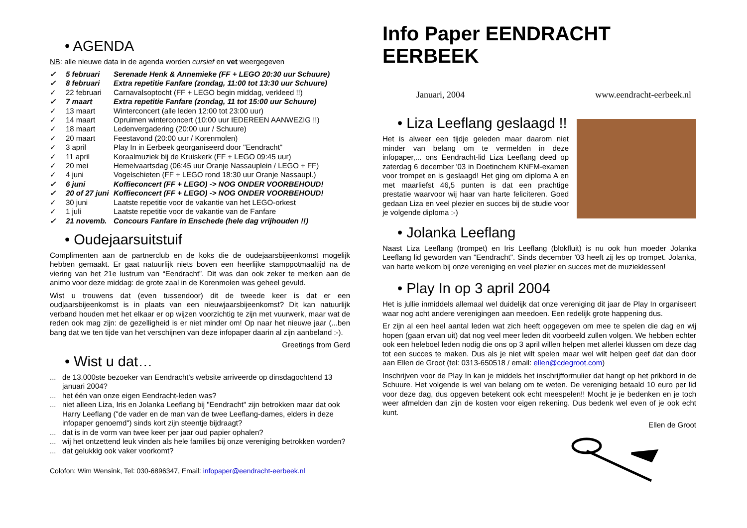• AGENDA
NB: alle nieuwe data in de agenda worden cursief en vet weergegeven
✓ 5 februari Serenade Henk & Annemieke (FF + LEGO 20:30 uur Schuure)
✓ 8 februari Extra repetitie Fanfare (zondag, 11:00 tot 13:30 uur Schuure)
✓ 22 februari Carnavalsoptocht (FF + LEGO begin middag, verkleed !!)
✓ 7 maart Extra repetitie Fanfare (zondag, 11 tot 15:00 uur Schuure)
✓ 13 maart Winterconcert (alle leden 12:00 tot 23:00 uur)
✓ 14 maart Opruimen winterconcert (10:00 uur IEDEREEN AANWEZIG !!)
✓ 18 maart Ledenvergadering (20:00 uur / Schuure)
✓ 20 maart Feestavond (20:00 uur / Korenmolen)
✓ 3 april Play In in Eerbeek georganiseerd door "Eendracht"
✓ 11 april Koraalmuziek bij de Kruiskerk (FF + LEGO 09:45 uur)
✓ 20 mei Hemelvaartsdag (06:45 uur Oranje Nassauplein / LEGO + FF)
✓ 4 juni Vogelschieten (FF + LEGO rond 18:30 uur Oranje Nassaupl.)
✓ 6 juni Koffieconcert (FF + LEGO) -> NOG ONDER VOORBEHOUD!
✓ 20 of 27 juni Koffieconcert (FF + LEGO) -> NOG ONDER VOORBEHOUD!
✓ 30 juni Laatste repetitie voor de vakantie van het LEGO-orkest
✓ 1 juli Laatste repetitie voor de vakantie van de Fanfare
✓ 21 novemb. Concours Fanfare in Enschede (hele dag vrijhouden !!)
• Oudejaarsuitstuif
Complimenten aan de partnerclub en de koks die de oudejaarsbijeenkomst mogelijk hebben gemaakt. Er gaat natuurlijk niets boven een heerlijke stamppotmaaltijd na de viering van het 21e lustrum van “Eendracht”. Dit was dan ook zeker te merken aan de animo voor deze middag: de grote zaal in de Korenmolen was geheel gevuld.
Wist u trouwens dat (even tussendoor) dit de tweede keer is dat er een oudjaarsbijeenkomst is in plaats van een nieuwjaarsbijeenkomst? Dit kan natuurlijk verband houden met het elkaar er op wijzen voorzichtig te zijn met vuurwerk, maar wat de reden ook mag zijn: de gezelligheid is er niet minder om! Op naar het nieuwe jaar (...ben bang dat we ten tijde van het verschijnen van deze infopaper daarin al zijn aanbeland :-).
Greetings from Gerd
• Wist u dat…
... de 13.000ste bezoeker van Eendracht's website arriveerde op dinsdagochtend 13 januari 2004?
... het één van onze eigen Eendracht-leden was?
... niet alleen Liza, Iris en Jolanka Leeflang bij "Eendracht" zijn betrokken maar dat ook Harry Leeflang ("de vader en de man van de twee Leeflang-dames, elders in deze infopaper genoemd") sinds kort zijn steentje bijdraagt?
... dat is in de vorm van twee keer per jaar oud papier ophalen?
... wij het ontzettend leuk vinden als hele families bij onze vereniging betrokken worden?
... dat gelukkig ook vaker voorkomt?
Colofon: Wim Wensink, Tel: 030-6896347, Email: infopaper@eendracht-eerbeek.nl
Info Paper EENDRACHT EERBEEK
Januari, 2004 www.eendracht-eerbeek.nl
• Liza Leeflang geslaagd !!
Het is alweer een tijdje geleden maar daarom niet minder van belang om te vermelden in deze infopaper,... ons Eendracht-lid Liza Leeflang deed op zaterdag 6 december '03 in Doetinchem KNFM-examen voor trompet en is geslaagd! Het ging om diploma A en met maarliefst 46,5 punten is dat een prachtige prestatie waarvoor wij haar van harte feliciteren. Goed gedaan Liza en veel plezier en succes bij de studie voor je volgende diploma :-)
• Jolanka Leeflang
Naast Liza Leeflang (trompet) en Iris Leeflang (blokfluit) is nu ook hun moeder Jolanka Leeflang lid geworden van "Eendracht". Sinds december '03 heeft zij les op trompet. Jolanka, van harte welkom bij onze vereniging en veel plezier en succes met de muzieklessen!
• Play In op 3 april 2004
Het is jullie inmiddels allemaal wel duidelijk dat onze vereniging dit jaar de Play In organiseert waar nog acht andere verenigingen aan meedoen. Een redelijk grote happening dus.
Er zijn al een heel aantal leden wat zich heeft opgegeven om mee te spelen die dag en wij hopen (gaan ervan uit) dat nog veel meer leden dit voorbeeld zullen volgen. We hebben echter ook een heleboel leden nodig die ons op 3 april willen helpen met allerlei klussen om deze dag tot een succes te maken. Dus als je niet wilt spelen maar wel wilt helpen geef dat dan door aan Ellen de Groot (tel: 0313-650518 / email: ellen@cdegroot.com)
Inschrijven voor de Play In kan je middels het inschrijfformulier dat hangt op het prikbord in de Schuure. Het volgende is wel van belang om te weten. De vereniging betaald 10 euro per lid voor deze dag, dus opgeven betekent ook echt meespelen!! Mocht je je bedenken en je toch weer afmelden dan zijn de kosten voor eigen rekening. Dus bedenk wel even of je ook echt kunt.
Ellen de Groot